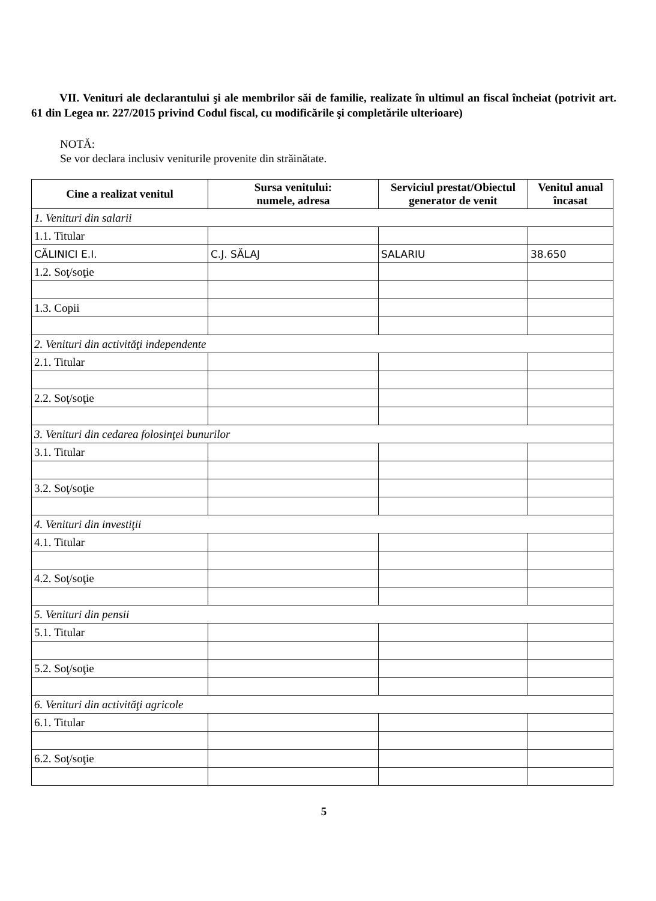VII. Venituri ale declarantului şi ale membrilor săi de familie, realizate în ultimul an fiscal încheiat (potrivit art. 61 din Legea nr. 227/2015 privind Codul fiscal, cu modificările şi completările ulterioare)
NOTĂ:
Se vor declara inclusiv veniturile provenite din străinătate.
| Cine a realizat venitul | Sursa venitului: numele, adresa | Serviciul prestat/Obiectul generator de venit | Venitul anual încasat |
| --- | --- | --- | --- |
| 1. Venituri din salarii | | | |
| 1.1. Titular | | | |
| CĂLINICI E.I. | C.J. SĂLAJ | SALARIU | 38.650 |
| 1.2. Soţ/soţie | | | |
| 1.3. Copii | | | |
| 2. Venituri din activităţi independente | | | |
| 2.1. Titular | | | |
| 2.2. Soţ/soţie | | | |
| 3. Venituri din cedarea folosinţei bunurilor | | | |
| 3.1. Titular | | | |
| 3.2. Soţ/soţie | | | |
| 4. Venituri din investiţii | | | |
| 4.1. Titular | | | |
| 4.2. Soţ/soţie | | | |
| 5. Venituri din pensii | | | |
| 5.1. Titular | | | |
| 5.2. Soţ/soţie | | | |
| 6. Venituri din activităţi agricole | | | |
| 6.1. Titular | | | |
| 6.2. Soţ/soţie | | | |
5